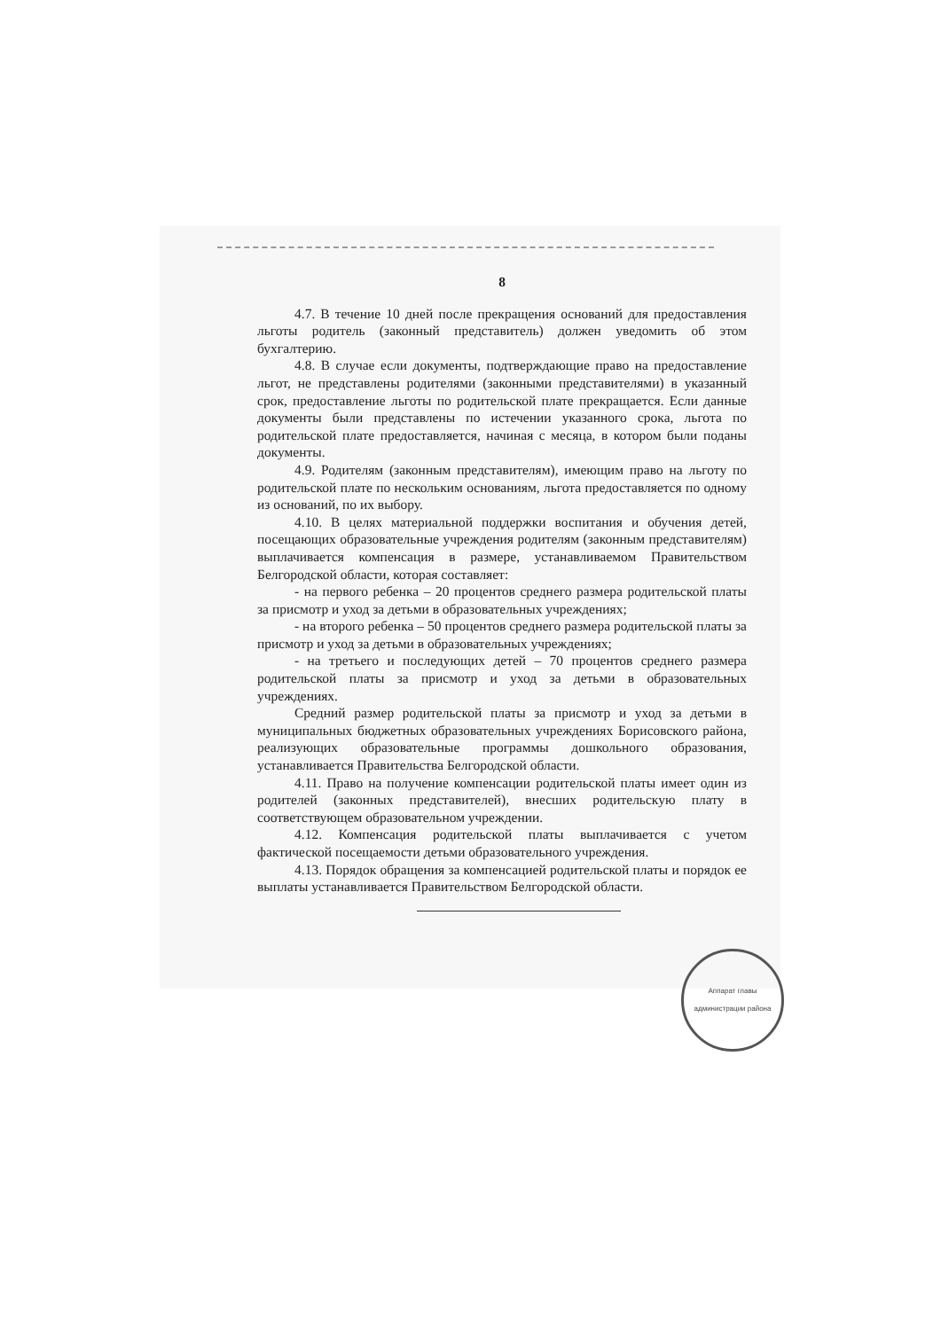8
4.7. В течение 10 дней после прекращения оснований для предоставления льготы родитель (законный представитель) должен уведомить об этом бухгалтерию.
4.8. В случае если документы, подтверждающие право на предоставление льгот, не представлены родителями (законными представителями) в указанный срок, предоставление льготы по родительской плате прекращается. Если данные документы были представлены по истечении указанного срока, льгота по родительской плате предоставляется, начиная с месяца, в котором были поданы документы.
4.9. Родителям (законным представителям), имеющим право на льготу по родительской плате по нескольким основаниям, льгота предоставляется по одному из оснований, по их выбору.
4.10. В целях материальной поддержки воспитания и обучения детей, посещающих образовательные учреждения родителям (законным представителям) выплачивается компенсация в размере, устанавливаемом Правительством Белгородской области, которая составляет:
- на первого ребенка – 20 процентов среднего размера родительской платы за присмотр и уход за детьми в образовательных учреждениях;
- на второго ребенка – 50 процентов среднего размера родительской платы за присмотр и уход за детьми в образовательных учреждениях;
- на третьего и последующих детей – 70 процентов среднего размера родительской платы за присмотр и уход за детьми в образовательных учреждениях.
Средний размер родительской платы за присмотр и уход за детьми в муниципальных бюджетных образовательных учреждениях Борисовского района, реализующих образовательные программы дошкольного образования, устанавливается Правительства Белгородской области.
4.11. Право на получение компенсации родительской платы имеет один из родителей (законных представителей), внесших родительскую плату в соответствующем образовательном учреждении.
4.12. Компенсация родительской платы выплачивается с учетом фактической посещаемости детьми образовательного учреждения.
4.13. Порядок обращения за компенсацией родительской платы и порядок ее выплаты устанавливается Правительством Белгородской области.
Аппарат главы администрации района